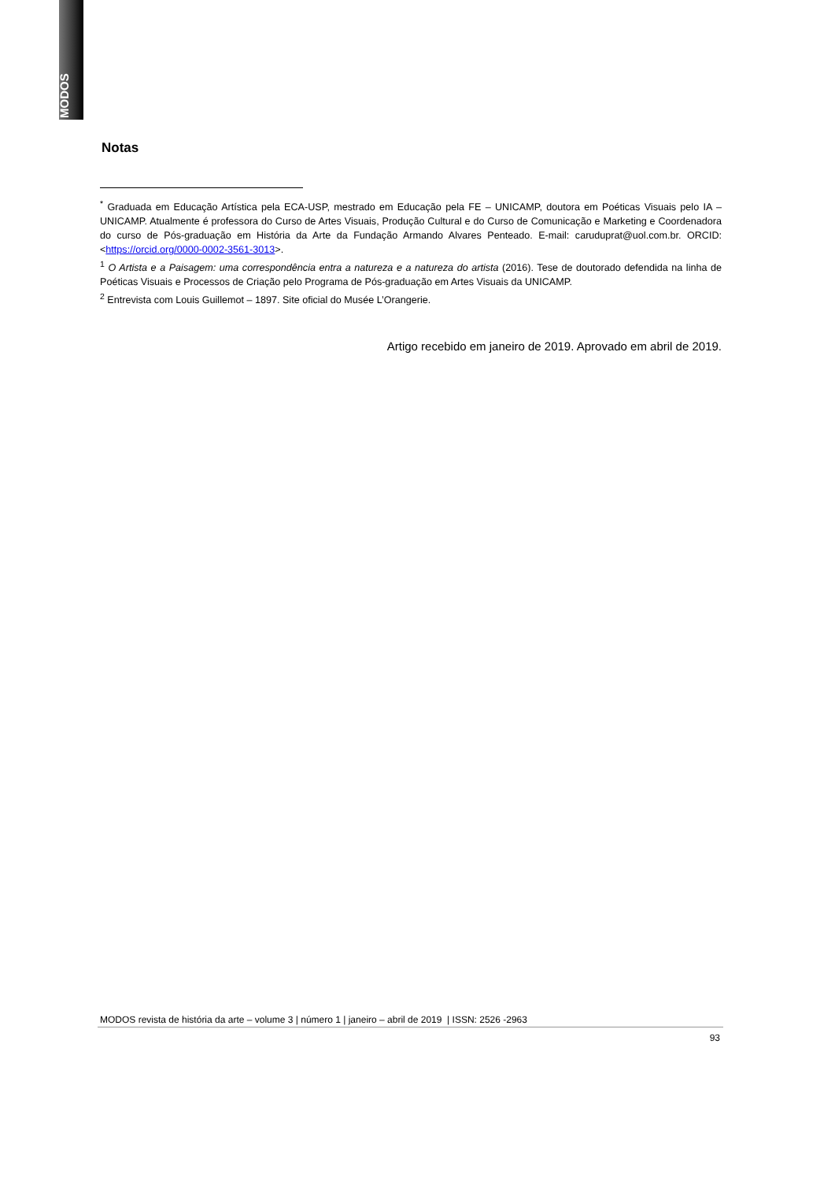MODOS
Notas
<sup>*</sup> Graduada em Educação Artística pela ECA-USP, mestrado em Educação pela FE – UNICAMP, doutora em Poéticas Visuais pelo IA – UNICAMP. Atualmente é professora do Curso de Artes Visuais, Produção Cultural e do Curso de Comunicação e Marketing e Coordenadora do curso de Pós-graduação em História da Arte da Fundação Armando Alvares Penteado. E-mail: caruduprat@uol.com.br. ORCID: <https://orcid.org/0000-0002-3561-3013>.
<sup>1</sup> O Artista e a Paisagem: uma correspondência entra a natureza e a natureza do artista (2016). Tese de doutorado defendida na linha de Poéticas Visuais e Processos de Criação pelo Programa de Pós-graduação em Artes Visuais da UNICAMP.
<sup>2</sup> Entrevista com Louis Guillemot – 1897. Site oficial do Musée L’Orangerie.
Artigo recebido em janeiro de 2019. Aprovado em abril de 2019.
MODOS revista de história da arte – volume 3 | número 1 | janeiro – abril de 2019 | ISSN: 2526 -2963
93